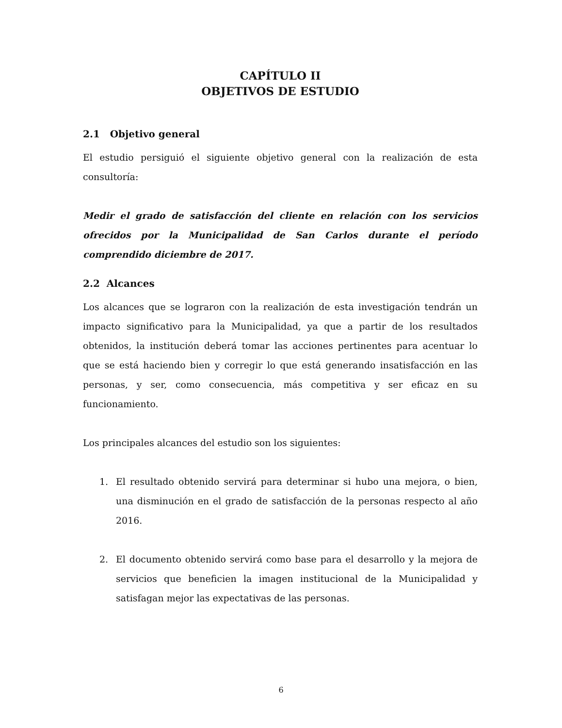CAPÍTULO II
OBJETIVOS DE ESTUDIO
2.1 Objetivo general
El estudio persiguió el siguiente objetivo general con la realización de esta consultoría:
Medir el grado de satisfacción del cliente en relación con los servicios ofrecidos por la Municipalidad de San Carlos durante el período comprendido diciembre de 2017.
2.2 Alcances
Los alcances que se lograron con la realización de esta investigación tendrán un impacto significativo para la Municipalidad, ya que a partir de los resultados obtenidos, la institución deberá tomar las acciones pertinentes para acentuar lo que se está haciendo bien y corregir lo que está generando insatisfacción en las personas, y ser, como consecuencia, más competitiva y ser eficaz en su funcionamiento.
Los principales alcances del estudio son los siguientes:
1. El resultado obtenido servirá para determinar si hubo una mejora, o bien, una disminución en el grado de satisfacción de la personas respecto al año 2016.
2. El documento obtenido servirá como base para el desarrollo y la mejora de servicios que beneficien la imagen institucional de la Municipalidad y satisfagan mejor las expectativas de las personas.
6